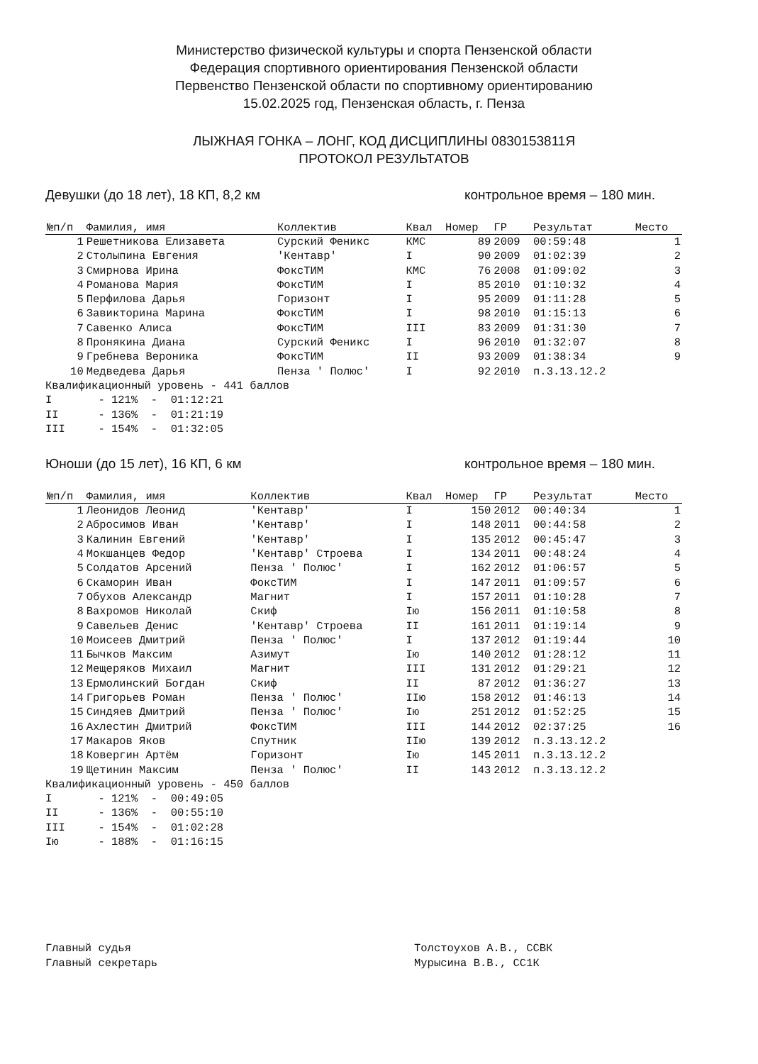Министерство физической культуры и спорта Пензенской области
Федерация спортивного ориентирования Пензенской области
Первенство Пензенской области по спортивному ориентированию
15.02.2025 год, Пензенская область, г. Пенза
ЛЫЖНАЯ ГОНКА – ЛОНГ, КОД ДИСЦИПЛИНЫ 0830153811Я
ПРОТОКОЛ РЕЗУЛЬТАТОВ
Девушки (до 18 лет), 18 КП, 8,2 км контрольное время – 180 мин.
| №п/п | Фамилия, имя | Коллектив | Квал | Номер | ГР | Результат | Место |
| --- | --- | --- | --- | --- | --- | --- | --- |
| 1 | Решетникова Елизавета | Сурский Феникс | КМС | 89 | 2009 | 00:59:48 | 1 |
| 2 | Столыпина Евгения | 'Кентавр' | I | 90 | 2009 | 01:02:39 | 2 |
| 3 | Смирнова Ирина | ФоксТИМ | КМС | 76 | 2008 | 01:09:02 | 3 |
| 4 | Романова Мария | ФоксТИМ | I | 85 | 2010 | 01:10:32 | 4 |
| 5 | Перфилова Дарья | Горизонт | I | 95 | 2009 | 01:11:28 | 5 |
| 6 | Завикторина Марина | ФоксТИМ | I | 98 | 2010 | 01:15:13 | 6 |
| 7 | Савенко Алиса | ФоксТИМ | III | 83 | 2009 | 01:31:30 | 7 |
| 8 | Пронякина Диана | Сурский Феникс | I | 96 | 2010 | 01:32:07 | 8 |
| 9 | Гребнева Вероника | ФоксТИМ | II | 93 | 2009 | 01:38:34 | 9 |
| 10 | Медведева Дарья | Пенза ' Полюс' | I | 92 | 2010 | п.3.13.12.2 | |
Квалификационный уровень - 441 баллов I - 121% - 01:12:21 II - 136% - 01:21:19 III - 154% - 01:32:05
Юноши (до 15 лет), 16 КП, 6 км контрольное время – 180 мин.
| №п/п | Фамилия, имя | Коллектив | Квал | Номер | ГР | Результат | Место |
| --- | --- | --- | --- | --- | --- | --- | --- |
| 1 | Леонидов Леонид | 'Кентавр' | I | 150 | 2012 | 00:40:34 | 1 |
| 2 | Абросимов Иван | 'Кентавр' | I | 148 | 2011 | 00:44:58 | 2 |
| 3 | Калинин Евгений | 'Кентавр' | I | 135 | 2012 | 00:45:47 | 3 |
| 4 | Мокшанцев Федор | 'Кентавр' Строева | I | 134 | 2011 | 00:48:24 | 4 |
| 5 | Солдатов Арсений | Пенза ' Полюс' | I | 162 | 2012 | 01:06:57 | 5 |
| 6 | Скаморин Иван | ФоксТИМ | I | 147 | 2011 | 01:09:57 | 6 |
| 7 | Обухов Александр | Магнит | I | 157 | 2011 | 01:10:28 | 7 |
| 8 | Вахромов Николай | Скиф | Iю | 156 | 2011 | 01:10:58 | 8 |
| 9 | Савельев Денис | 'Кентавр' Строева | II | 161 | 2011 | 01:19:14 | 9 |
| 10 | Моисеев Дмитрий | Пенза ' Полюс' | I | 137 | 2012 | 01:19:44 | 10 |
| 11 | Бычков Максим | Азимут | Iю | 140 | 2012 | 01:28:12 | 11 |
| 12 | Мещеряков Михаил | Магнит | III | 131 | 2012 | 01:29:21 | 12 |
| 13 | Ермолинский Богдан | Скиф | II | 87 | 2012 | 01:36:27 | 13 |
| 14 | Григорьев Роман | Пенза ' Полюс' | IIю | 158 | 2012 | 01:46:13 | 14 |
| 15 | Синдяев Дмитрий | Пенза ' Полюс' | Iю | 251 | 2012 | 01:52:25 | 15 |
| 16 | Ахлестин Дмитрий | ФоксТИМ | III | 144 | 2012 | 02:37:25 | 16 |
| 17 | Макаров Яков | Спутник | IIю | 139 | 2012 | п.3.13.12.2 | |
| 18 | Ковергин Артём | Горизонт | Iю | 145 | 2011 | п.3.13.12.2 | |
| 19 | Щетинин Максим | Пенза ' Полюс' | II | 143 | 2012 | п.3.13.12.2 | |
Квалификационный уровень - 450 баллов I - 121% - 00:49:05 II - 136% - 00:55:10 III - 154% - 01:02:28 Iю - 188% - 01:16:15
Главный судья Главный секретарь
Толстоухов А.В., ССВК Мурысина В.В., СС1К